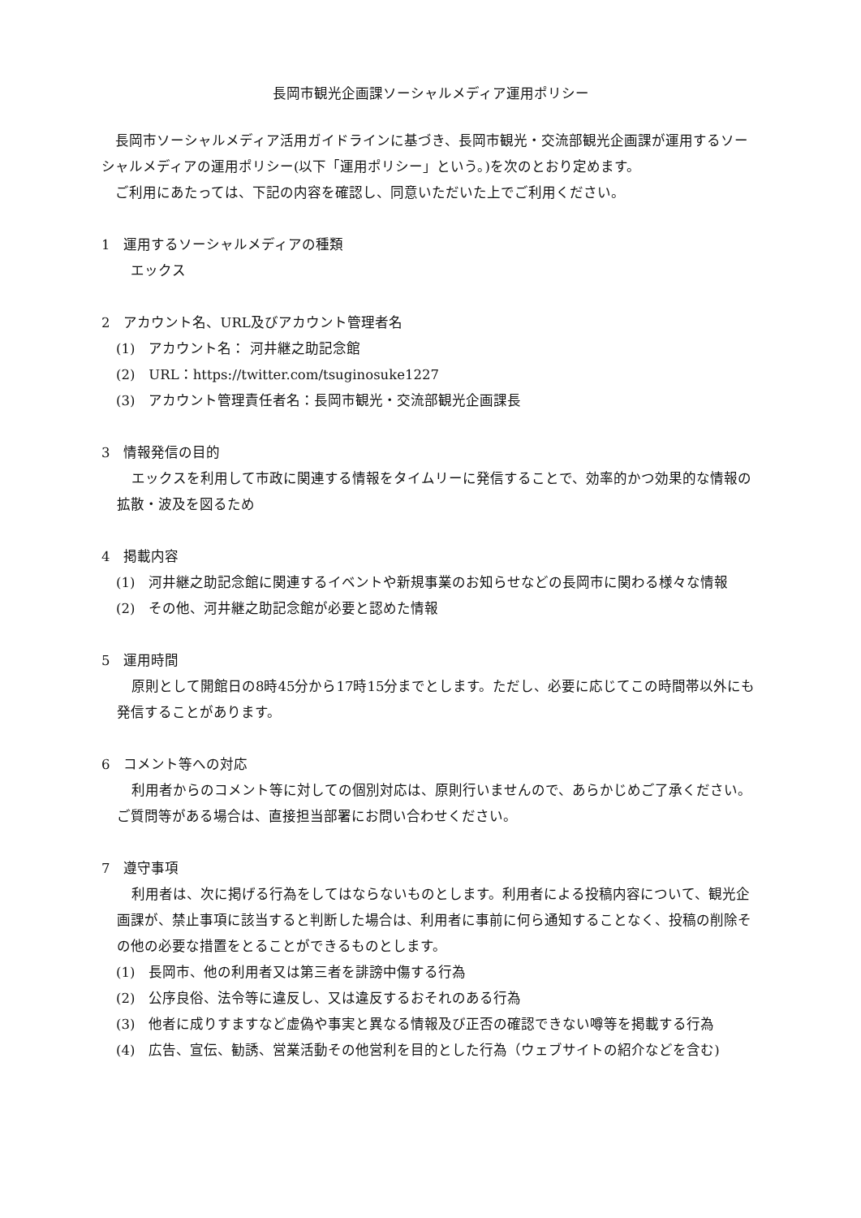長岡市観光企画課ソーシャルメディア運用ポリシー
長岡市ソーシャルメディア活用ガイドラインに基づき、長岡市観光・交流部観光企画課が運用するソーシャルメディアの運用ポリシー(以下「運用ポリシー」という。)を次のとおり定めます。
ご利用にあたっては、下記の内容を確認し、同意いただいた上でご利用ください。
1　運用するソーシャルメディアの種類
エックス
2　アカウント名、URL及びアカウント管理者名
(1)　アカウント名： 河井継之助記念館
(2)　URL：https://twitter.com/tsuginosuke1227
(3)　アカウント管理責任者名：長岡市観光・交流部観光企画課長
3　情報発信の目的
エックスを利用して市政に関連する情報をタイムリーに発信することで、効率的かつ効果的な情報の拡散・波及を図るため
4　掲載内容
(1)　河井継之助記念館に関連するイベントや新規事業のお知らせなどの長岡市に関わる様々な情報
(2)　その他、河井継之助記念館が必要と認めた情報
5　運用時間
原則として開館日の8時45分から17時15分までとします。ただし、必要に応じてこの時間帯以外にも発信することがあります。
6　コメント等への対応
利用者からのコメント等に対しての個別対応は、原則行いませんので、あらかじめご了承ください。ご質問等がある場合は、直接担当部署にお問い合わせください。
7　遵守事項
利用者は、次に掲げる行為をしてはならないものとします。利用者による投稿内容について、観光企画課が、禁止事項に該当すると判断した場合は、利用者に事前に何ら通知することなく、投稿の削除その他の必要な措置をとることができるものとします。
(1)　長岡市、他の利用者又は第三者を誹謗中傷する行為
(2)　公序良俗、法令等に違反し、又は違反するおそれのある行為
(3)　他者に成りすますなど虚偽や事実と異なる情報及び正否の確認できない噂等を掲載する行為
(4)　広告、宣伝、勧誘、営業活動その他営利を目的とした行為（ウェブサイトの紹介などを含む)